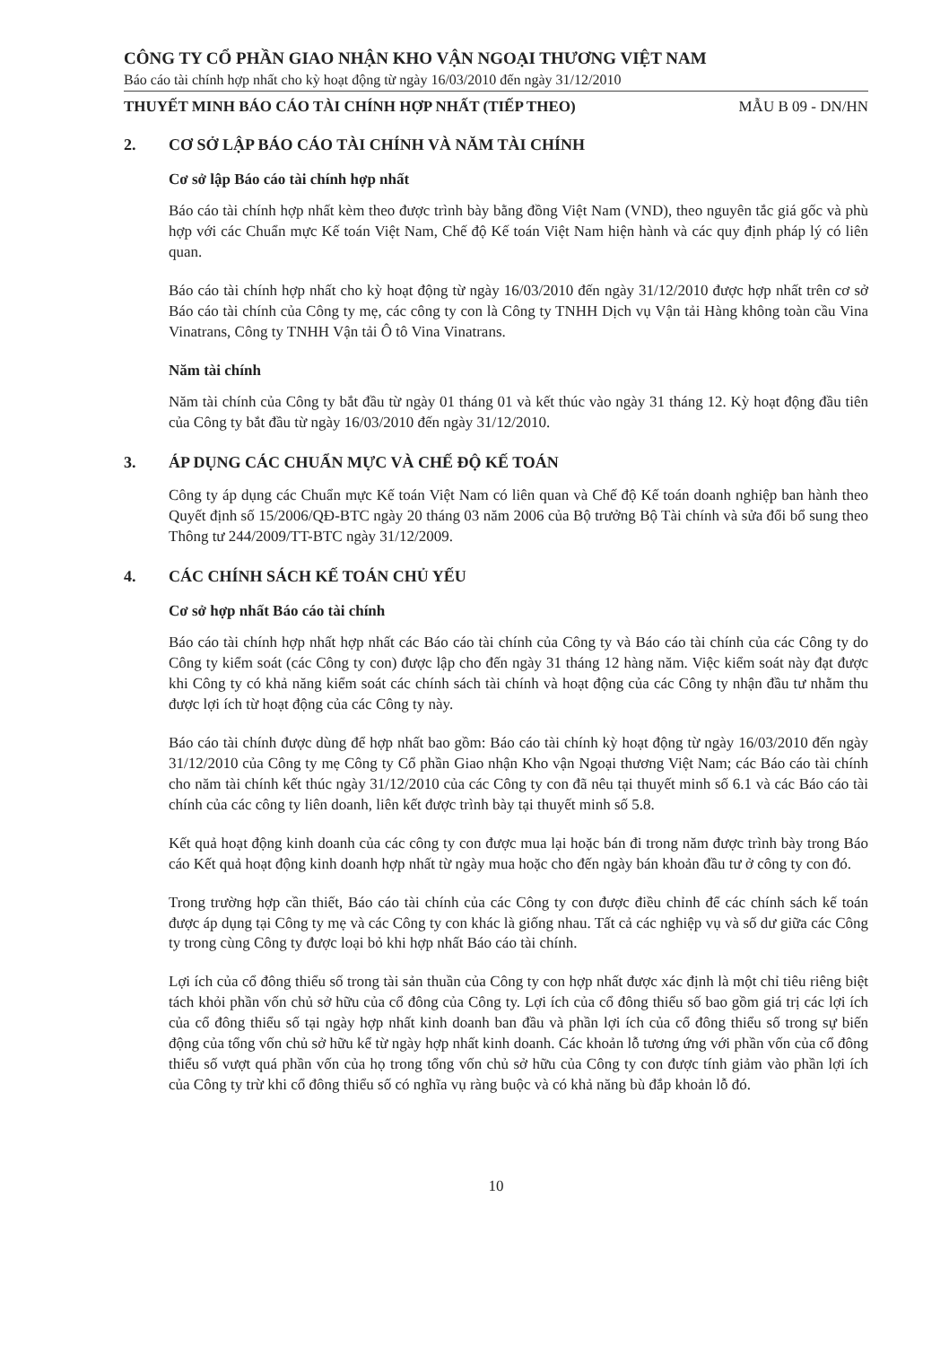CÔNG TY CỔ PHẦN GIAO NHẬN KHO VẬN NGOẠI THƯƠNG VIỆT NAM
Báo cáo tài chính hợp nhất cho kỳ hoạt động từ ngày 16/03/2010 đến ngày 31/12/2010
THUYẾT MINH BÁO CÁO TÀI CHÍNH HỢP NHẤT (TIẾP THEO) MẪU B 09 - DN/HN
2. CƠ SỞ LẬP BÁO CÁO TÀI CHÍNH VÀ NĂM TÀI CHÍNH
Cơ sở lập Báo cáo tài chính hợp nhất
Báo cáo tài chính hợp nhất kèm theo được trình bày bằng đồng Việt Nam (VND), theo nguyên tắc giá gốc và phù hợp với các Chuẩn mực Kế toán Việt Nam, Chế độ Kế toán Việt Nam hiện hành và các quy định pháp lý có liên quan.
Báo cáo tài chính hợp nhất cho kỳ hoạt động từ ngày 16/03/2010 đến ngày 31/12/2010 được hợp nhất trên cơ sở Báo cáo tài chính của Công ty mẹ, các công ty con là Công ty TNHH Dịch vụ Vận tải Hàng không toàn cầu Vina Vinatrans, Công ty TNHH Vận tải Ô tô Vina Vinatrans.
Năm tài chính
Năm tài chính của Công ty bắt đầu từ ngày 01 tháng 01 và kết thúc vào ngày 31 tháng 12. Kỳ hoạt động đầu tiên của Công ty bắt đầu từ ngày 16/03/2010 đến ngày 31/12/2010.
3. ÁP DỤNG CÁC CHUẨN MỰC VÀ CHẾ ĐỘ KẾ TOÁN
Công ty áp dụng các Chuẩn mực Kế toán Việt Nam có liên quan và Chế độ Kế toán doanh nghiệp ban hành theo Quyết định số 15/2006/QĐ-BTC ngày 20 tháng 03 năm 2006 của Bộ trưởng Bộ Tài chính và sửa đổi bổ sung theo Thông tư 244/2009/TT-BTC ngày 31/12/2009.
4. CÁC CHÍNH SÁCH KẾ TOÁN CHỦ YẾU
Cơ sở hợp nhất Báo cáo tài chính
Báo cáo tài chính hợp nhất hợp nhất các Báo cáo tài chính của Công ty và Báo cáo tài chính của các Công ty do Công ty kiểm soát (các Công ty con) được lập cho đến ngày 31 tháng 12 hàng năm. Việc kiểm soát này đạt được khi Công ty có khả năng kiểm soát các chính sách tài chính và hoạt động của các Công ty nhận đầu tư nhằm thu được lợi ích từ hoạt động của các Công ty này.
Báo cáo tài chính được dùng để hợp nhất bao gồm: Báo cáo tài chính kỳ hoạt động từ ngày 16/03/2010 đến ngày 31/12/2010 của Công ty mẹ Công ty Cổ phần Giao nhận Kho vận Ngoại thương Việt Nam; các Báo cáo tài chính cho năm tài chính kết thúc ngày 31/12/2010 của các Công ty con đã nêu tại thuyết minh số 6.1 và các Báo cáo tài chính của các công ty liên doanh, liên kết được trình bày tại thuyết minh số 5.8.
Kết quả hoạt động kinh doanh của các công ty con được mua lại hoặc bán đi trong năm được trình bày trong Báo cáo Kết quả hoạt động kinh doanh hợp nhất từ ngày mua hoặc cho đến ngày bán khoản đầu tư ở công ty con đó.
Trong trường hợp cần thiết, Báo cáo tài chính của các Công ty con được điều chỉnh để các chính sách kế toán được áp dụng tại Công ty mẹ và các Công ty con khác là giống nhau. Tất cả các nghiệp vụ và số dư giữa các Công ty trong cùng Công ty được loại bỏ khi hợp nhất Báo cáo tài chính.
Lợi ích của cổ đông thiểu số trong tài sản thuần của Công ty con hợp nhất được xác định là một chỉ tiêu riêng biệt tách khỏi phần vốn chủ sở hữu của cổ đông của Công ty. Lợi ích của cổ đông thiểu số bao gồm giá trị các lợi ích của cổ đông thiểu số tại ngày hợp nhất kinh doanh ban đầu và phần lợi ích của cổ đông thiểu số trong sự biến động của tổng vốn chủ sở hữu kể từ ngày hợp nhất kinh doanh. Các khoản lỗ tương ứng với phần vốn của cổ đông thiểu số vượt quá phần vốn của họ trong tổng vốn chủ sở hữu của Công ty con được tính giảm vào phần lợi ích của Công ty trừ khi cổ đông thiểu số có nghĩa vụ ràng buộc và có khả năng bù đắp khoản lỗ đó.
10